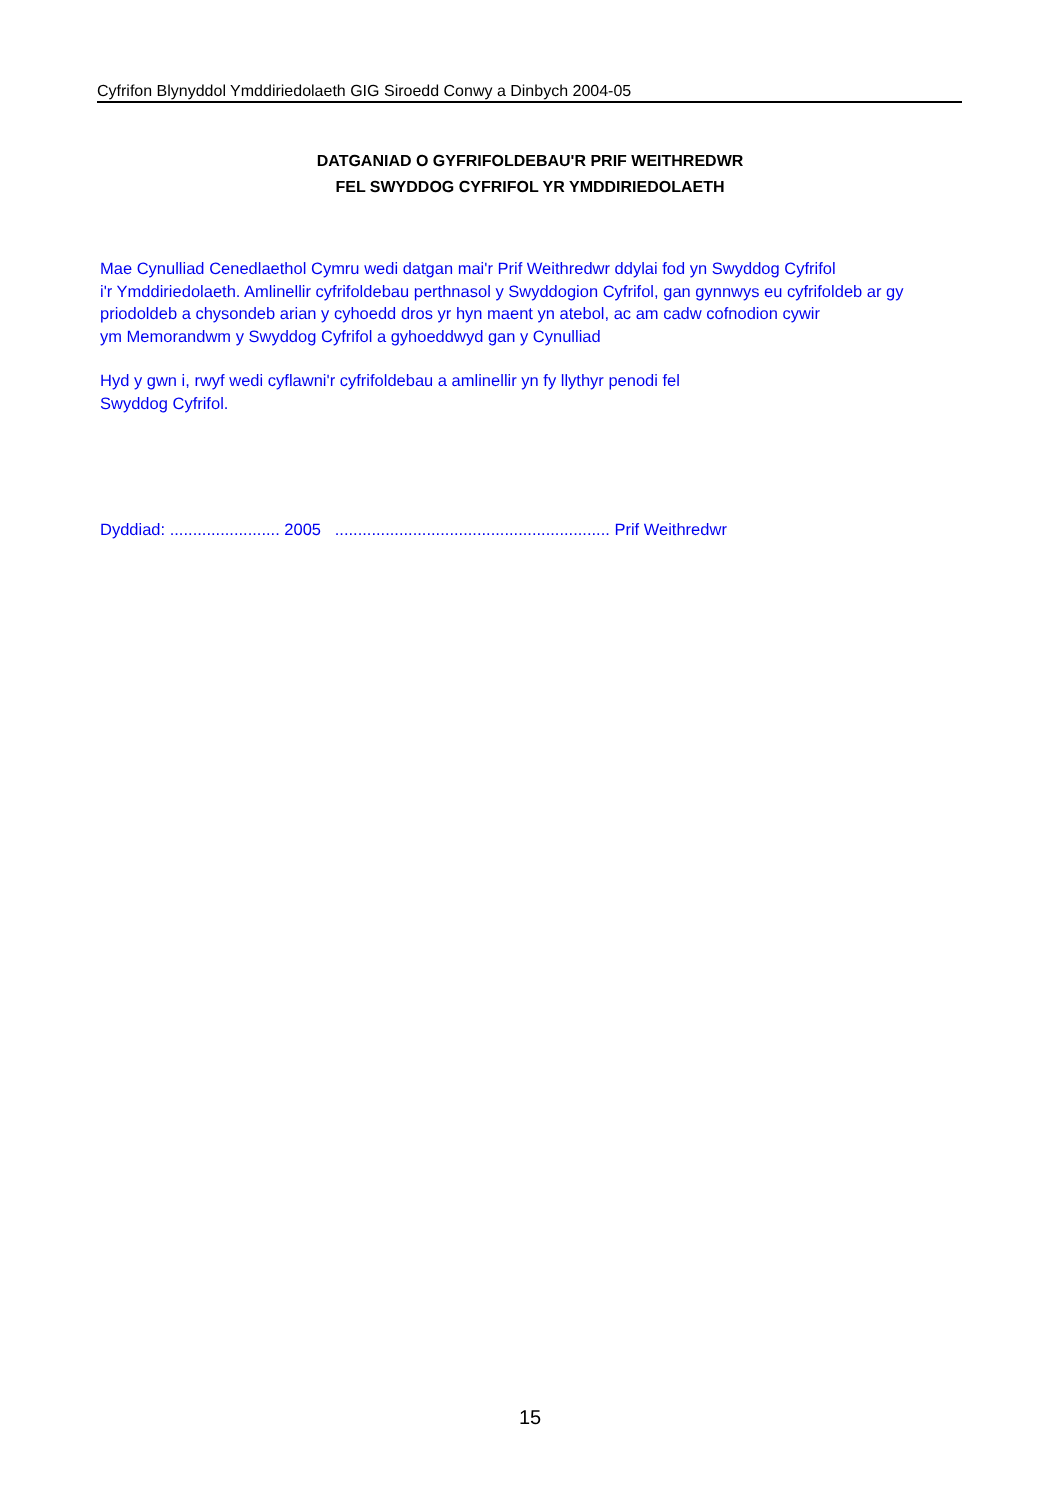Cyfrifon Blynyddol Ymddiriedolaeth GIG Siroedd Conwy a Dinbych 2004-05
DATGANIAD O GYFRIFOLDEBAU'R PRIF WEITHREDWR
FEL SWYDDOG CYFRIFOL YR YMDDIRIEDOLAETH
Mae Cynulliad Cenedlaethol Cymru wedi datgan mai'r Prif Weithredwr ddylai fod yn Swyddog Cyfrifol
i'r Ymddiriedolaeth. Amlinellir cyfrifoldebau perthnasol y Swyddogion Cyfrifol, gan gynnwys eu cyfrifoldeb ar gy
priodoldeb a chysondeb arian y cyhoedd dros yr hyn maent yn atebol, ac am cadw cofnodion cywir
ym Memorandwm y Swyddog Cyfrifol a gyhoeddwyd gan y Cynulliad
Hyd y gwn i, rwyf wedi cyflawni'r cyfrifoldebau a amlinellir yn fy llythyr penodi fel
Swyddog Cyfrifol.
Dyddiad: ........................ 2005 ............................................................ Prif Weithredwr
15